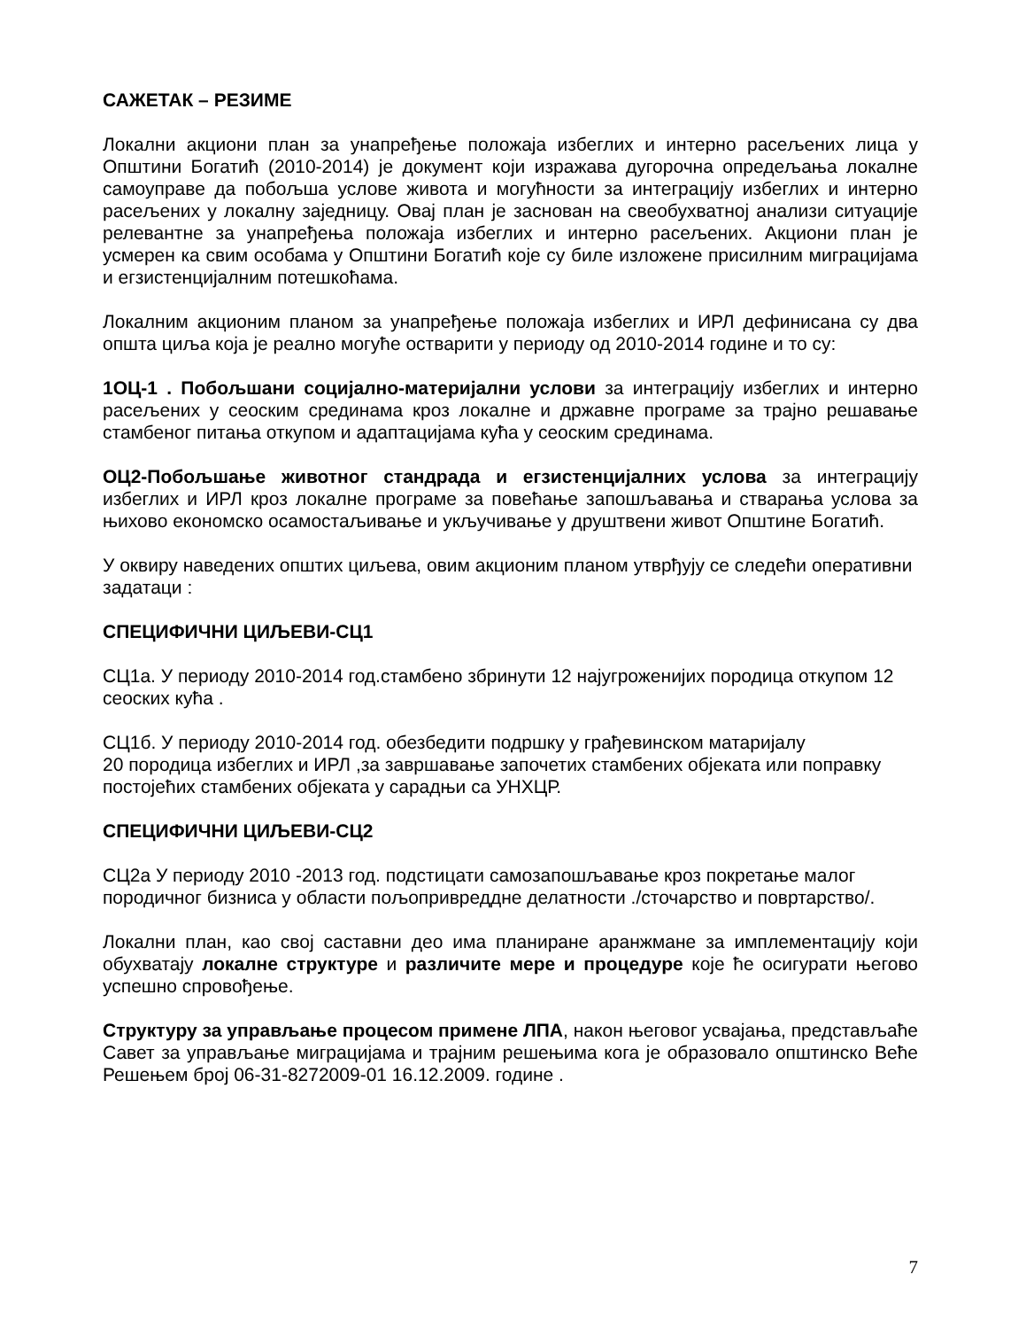САЖЕТАК – РЕЗИМЕ
Локални акциони план за унапређење положаја избеглих и интерно расељених лица у Општини Богатић (2010-2014) је документ који изражава дугорочна опредељања локалне самоуправе да побољша услове живота и могућности за интеграцију избеглих и интерно расељених у локалну заједницу. Овај план је заснован на свеобухватној анализи ситуације релевантне за унапређења положаја избеглих и интерно расељених. Акциони план је усмерен ка свим особама у Општини Богатић које су биле изложене присилним миграцијама и егзистенцијалним потешкоћама.
Локалним акционим планом за унапређење положаја избеглих и ИРЛ дефинисана су два општа циља која је реално могуће остварити у периоду од 2010-2014 године и то су:
1ОЦ-1 . Побољшани социјално-материјални услови за интеграцију избеглих и интерно расељених у сеоским срединама кроз локалне и државне програме за трајно решавање стамбеног питања откупом и адаптацијама кућа у сеоским срединама.
ОЦ2-Побољшање животног стандрада и егзистенцијалних услова за интеграцију избеглих и ИРЛ кроз локалне програме за повећање запошљавања и стварања услова за њихово економско осамостаљивање и укључивање у друштвени живот Општине Богатић.
У оквиру наведених општих циљева, овим акционим планом утврђују се следећи оперативни задатаци :
СПЕЦИФИЧНИ ЦИЉЕВИ-СЦ1
СЦ1а. У периоду 2010-2014 год.стамбено збринути 12 најугроженијих породица откупом 12 сеоских кућа .
СЦ1б. У периоду 2010-2014 год. обезбедити подршку у грађевинском матаријалу
20 породица избеглих и ИРЛ ,за завршавање започетих стамбених објеката или поправку постојећих стамбених објеката у сарадњи са УНХЦР.
СПЕЦИФИЧНИ ЦИЉЕВИ-СЦ2
СЦ2а У периоду 2010 -2013 год. подстицати самозапошљавање кроз покретање малог породичног бизниса у области пољопривреддне делатности ./сточарство и повртарство/.
Локални план, као свој саставни део има планиране аранжмане за имплементацију који обухватају локалне структуре и различите мере и процедуре које ће осигурати његово успешно спровођење.
Структуру за управљање процесом примене ЛПА, након његовог усвајања, представљаће Савет за управљање миграцијама и трајним решењима кога је образовало општинско Веће Решењем број 06-31-8272009-01 16.12.2009. године .
7